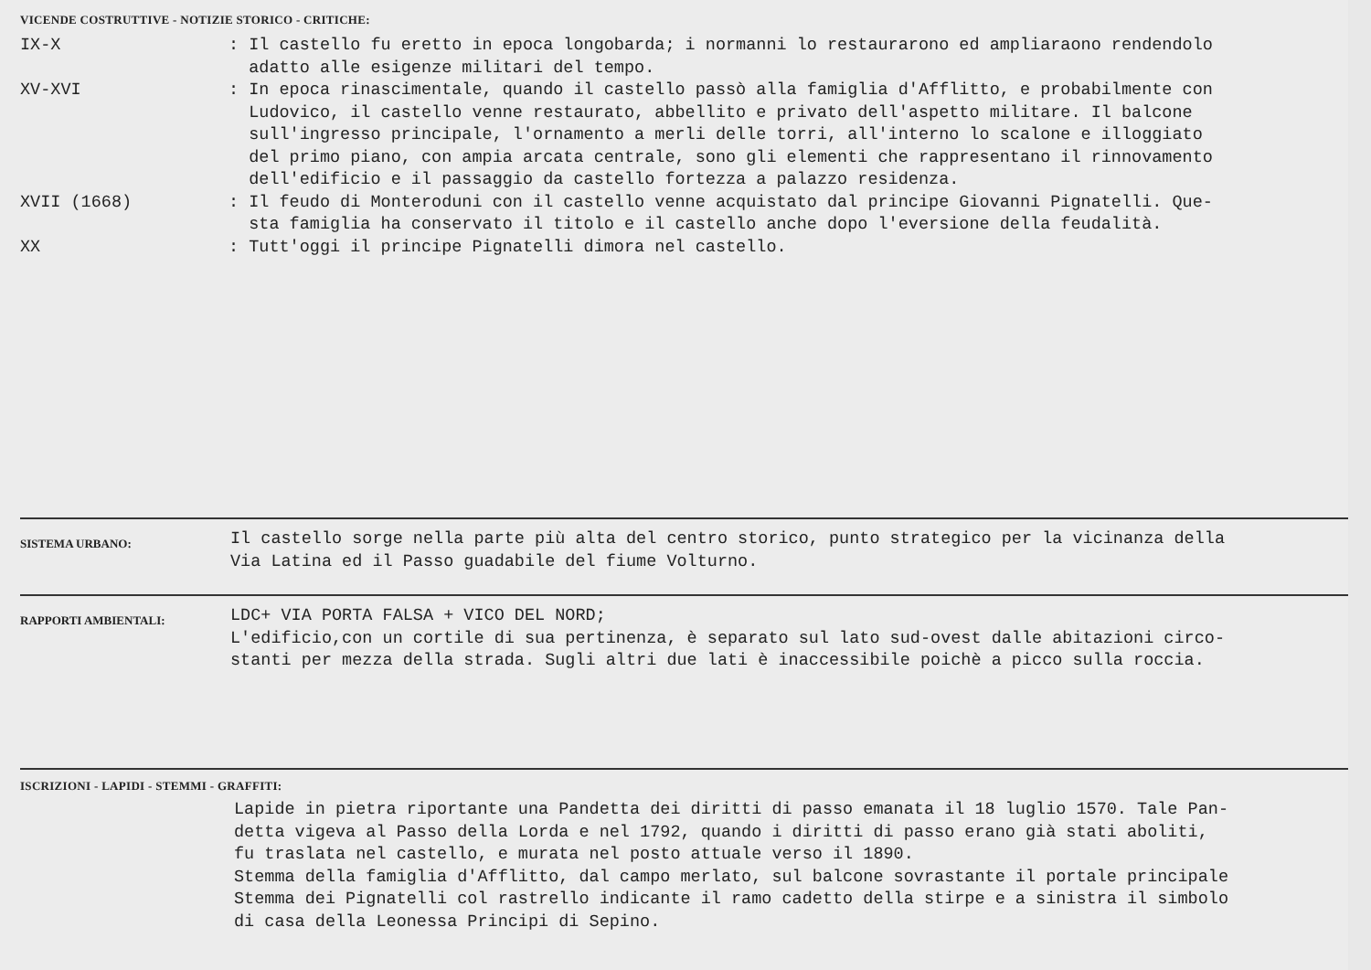VICENDE COSTRUTTIVE - NOTIZIE STORICO - CRITICHE:
IX-X : Il castello fu eretto in epoca longobarda; i normanni lo restaurarono ed ampliaraono rendendolo
adatto alle esigenze militari del tempo.
XV-XVI : In epoca rinascimentale, quando il castello passò alla famiglia d'Afflitto, e probabilmente con
Ludovico, il castello venne restaurato, abbellito e privato dell'aspetto militare. Il balcone
sull'ingresso principale, l'ornamento a merli delle torri, all'interno lo scalone e illoggiato
del primo piano, con ampia arcata centrale, sono gli elementi che rappresentano il rinnovamento
dell'edificio e il passaggio da castello fortezza a palazzo residenza.
XVII (1668) : Il feudo di Monteroduni con il castello venne acquistato dal principe Giovanni Pignatelli. Que-
sta famiglia ha conservato il titolo e il castello anche dopo l'eversione della feudalità.
XX : Tutt'oggi il principe Pignatelli dimora nel castello.
SISTEMA URBANO:
Il castello sorge nella parte più alta del centro storico, punto strategico per la vicinanza della
Via Latina ed il Passo guadabile del fiume Volturno.
RAPPORTI AMBIENTALI:
LDC+ VIA PORTA FALSA + VICO DEL NORD;
L'edificio,con un cortile di sua pertinenza, è separato sul lato sud-ovest dalle abitazioni circo-
stanti per mezza della strada. Sugli altri due lati è inaccessibile poichè a picco sulla roccia.
ISCRIZIONI - LAPIDI - STEMMI - GRAFFITI:
Lapide in pietra riportante una Pandetta dei diritti di passo emanata il 18 luglio 1570. Tale Pan-
detta vigeva al Passo della Lorda e nel 1792, quando i diritti di passo erano già stati aboliti,
fu traslata nel castello, e murata nel posto attuale verso il 1890.
Stemma della famiglia d'Afflitto, dal campo merlato, sul balcone sovrastante il portale principale
Stemma dei Pignatelli col rastrello indicante il ramo cadetto della stirpe e a sinistra il simbolo
di casa della Leonessa Principi di Sepino.